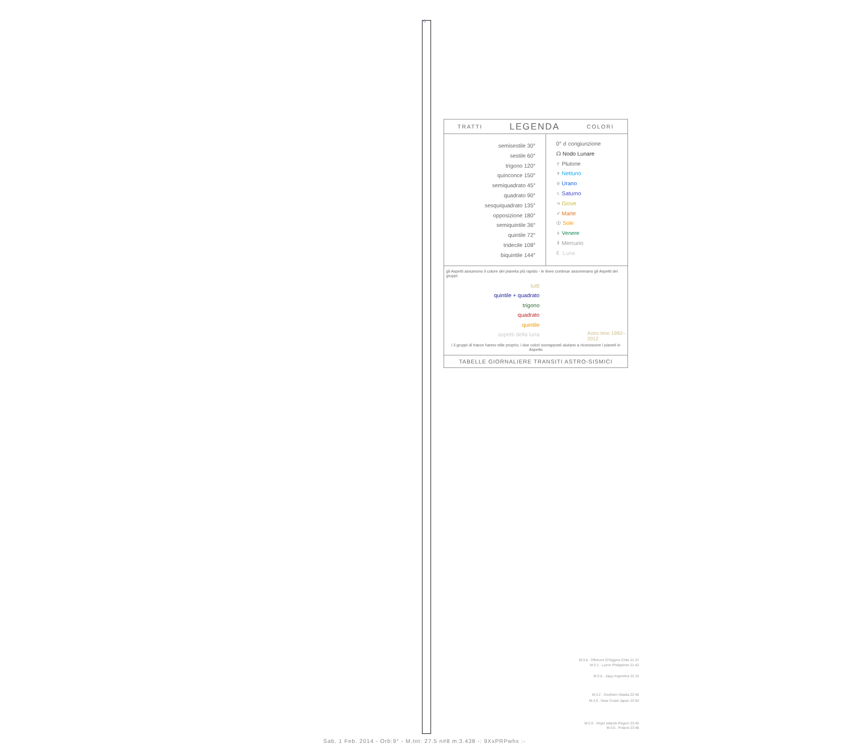TRATTI LEGENDA COLORI
semisestile 30°
sestile 60°
trigono 120°
quinconce 150°
semiquadrato 45°
quadrato 90°
sesquiquadrato 135°
opposizione 180°
semiquintile 36°
quintile 72°
tridecile 108°
biquintile 144°
0° ☌ congiunzione
☊ Nodo Lunare
♇ Plutone
♆ Nettuno
♅ Urano
♄ Saturno
♃ Giove
♂ Marte
☉ Sole
♀ Venere
☿ Mercurio
☾ Luna
gli Aspetti assumono il colore del pianeta più rapido - le linee continue assommano gli Aspetti dei gruppi:
tutti
quintile + quadrato
trigono
quadrato
quintile
aspetti della luna
Astro time 1992–2012
i 3 gruppi di tracce hanno stile proprio; i due colori sovrapposti aiutano a riconoscere i pianeti in Aspetto
TABELLE GIORNALIERE TRANSITI ASTRO-SISMICI
0
M:3.8 . Offshore O'Higgins Chile 21:37
M:3.1 . Luzon Philippines 21:42
M:3.6 . Jujuy Argentina 22:10
M:3.2 . Southern Alaska 22:48
M:4.5 . Near Coast Japan 22:54
M:2.9 . Virgin Islands Region 23:45
M:3.5 . Poland 23:48
Sab. 1 Feb. 2014 - Orb:9° - M.tot: 27.5 n#8 m:3.438 -: 9XxPRPwhx :-